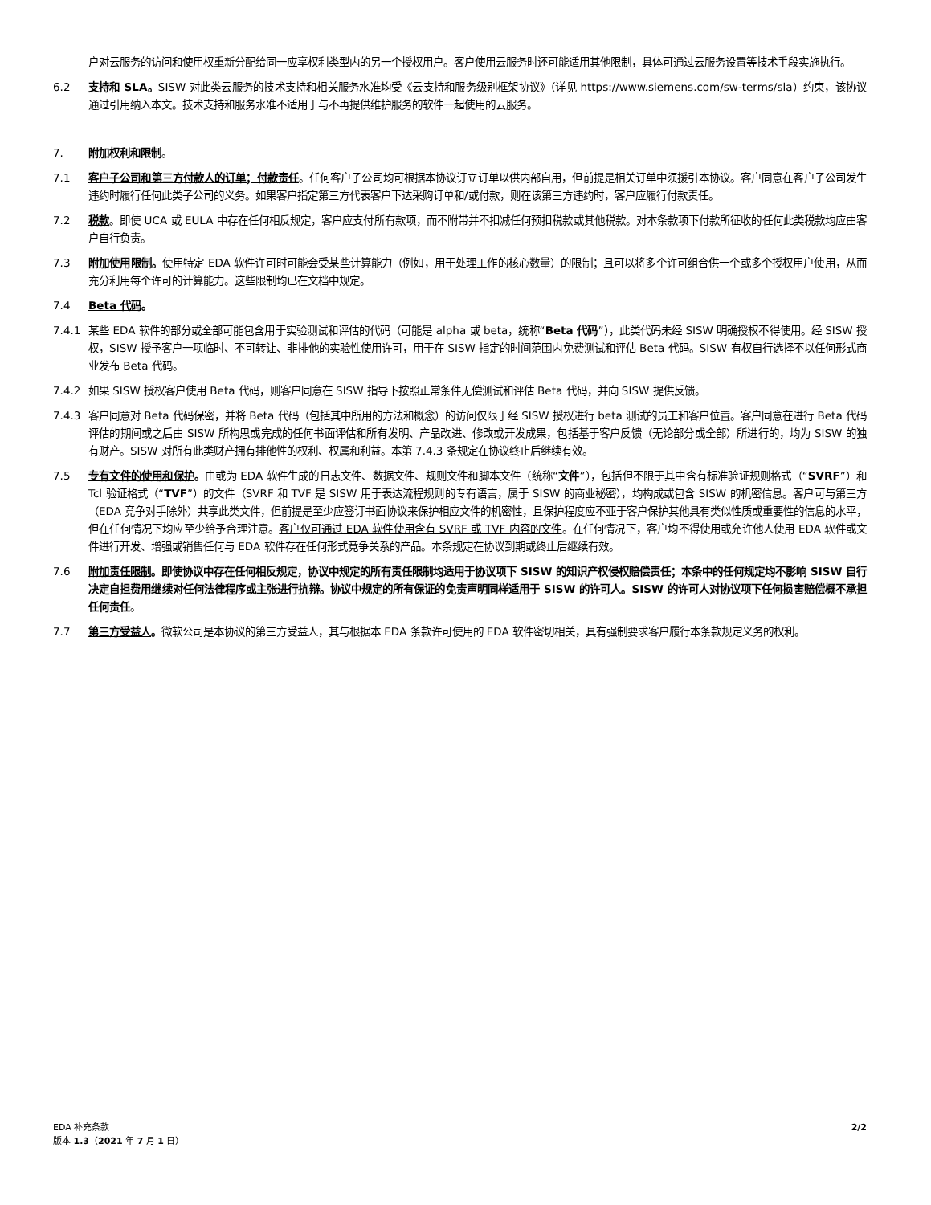户对云服务的访问和使用权重新分配给同一应享权利类型内的另一个授权用户。客户使用云服务时还可能适用其他限制，具体可通过云服务设置等技术手段实施执行。
6.2 支持和 SLA。SISW 对此类云服务的技术支持和相关服务水准均受《云支持和服务级别框架协议》（详见 https://www.siemens.com/sw-terms/sla）约束，该协议通过引用纳入本文。技术支持和服务水准不适用于与不再提供维护服务的软件一起使用的云服务。
7. 附加权利和限制。
7.1 客户子公司和第三方付款人的订单；付款责任。任何客户子公司均可根据本协议订立订单以供内部自用，但前提是相关订单中须援引本协议。客户同意在客户子公司发生违约时履行任何此类子公司的义务。如果客户指定第三方代表客户下达采购订单和/或付款，则在该第三方违约时，客户应履行付款责任。
7.2 税款。即使 UCA 或 EULA 中存在任何相反规定，客户应支付所有款项，而不附带并不扣减任何预扣税款或其他税款。对本条款项下付款所征收的任何此类税款均应由客户自行负责。
7.3 附加使用限制。使用特定 EDA 软件许可时可能会受某些计算能力（例如，用于处理工作的核心数量）的限制；且可以将多个许可组合供一个或多个授权用户使用，从而充分利用每个许可的计算能力。这些限制均已在文档中规定。
7.4 Beta 代码。
7.4.1 某些 EDA 软件的部分或全部可能包含用于实验测试和评估的代码（可能是 alpha 或 beta，统称“Beta 代码”），此类代码未经 SISW 明确授权不得使用。经 SISW 授权，SISW 授予客户一项临时、不可转让、非排他的实验性使用许可，用于在 SISW 指定的时间范围内免费测试和评估 Beta 代码。SISW 有权自行选择不以任何形式商业发布 Beta 代码。
7.4.2 如果 SISW 授权客户使用 Beta 代码，则客户同意在 SISW 指导下按照正常条件无偿测试和评估 Beta 代码，并向 SISW 提供反馈。
7.4.3 客户同意对 Beta 代码保密，并将 Beta 代码（包括其中所用的方法和概念）的访问仅限于经 SISW 授权进行 beta 测试的员工和客户位置。客户同意在进行 Beta 代码评估的期间或之后由 SISW 所构思或完成的任何书面评估和所有发明、产品改进、修改或开发成果，包括基于客户反馈（无论部分或全部）所进行的，均为 SISW 的独有财产。SISW 对所有此类财产拥有排他性的权利、权属和利益。本第 7.4.3 条规定在协议终止后继续有效。
7.5 专有文件的使用和保护。由或为 EDA 软件生成的日志文件、数据文件、规则文件和脚本文件（统称“文件”），包括但不限于其中含有标准验证规则格式（“SVRF”）和 Tcl 验证格式（“TVF”）的文件（SVRF 和 TVF 是 SISW 用于表达流程规则的专有语言，属于 SISW 的商业秘密），均构成或包含 SISW 的机密信息。客户可与第三方（EDA 竞争对手除外）共享此类文件，但前提是至少应签订书面协议来保护相应文件的机密性，且保护程度应不亚于客户保护其他具有类似性质或重要性的信息的水平，但在任何情况下均应至少给予合理注意。客户仅可通过 EDA 软件使用含有 SVRF 或 TVF 内容的文件。在任何情况下，客户均不得使用或允许他人使用 EDA 软件或文件进行开发、增强或销售任何与 EDA 软件存在任何形式竞争关系的产品。本条规定在协议到期或终止后继续有效。
7.6 附加责任限制。即使协议中存在任何相反规定，协议中规定的所有责任限制均适用于协议项下 SISW 的知识产权侵权赔偿责任；本条中的任何规定均不影响 SISW 自行决定自担费用继续对任何法律程序或主张进行抗辩。协议中规定的所有保证的免责声明同样适用于 SISW 的许可人。SISW 的许可人对协议项下任何损害赔偿概不承担任何责任。
7.7 第三方受益人。微软公司是本协议的第三方受益人，其与根据本 EDA 条款许可使用的 EDA 软件密切相关，具有强制要求客户履行本条款规定义务的权利。
EDA 补充条款
版本 1.3（2021 年 7 月 1 日）
2/2